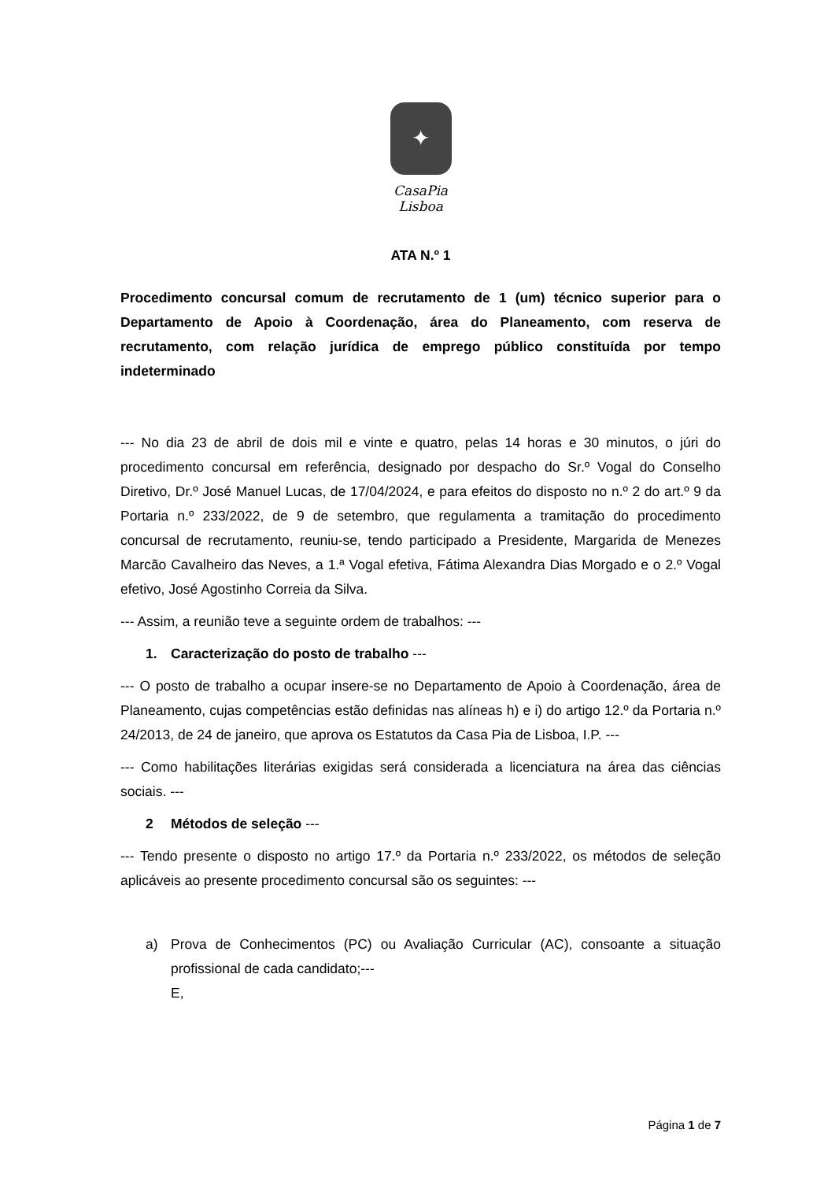✦
CasaPia
Lisboa
ATA N.º 1
Procedimento concursal comum de recrutamento de 1 (um) técnico superior para o Departamento de Apoio à Coordenação, área do Planeamento, com reserva de recrutamento, com relação jurídica de emprego público constituída por tempo indeterminado
--- No dia 23 de abril de dois mil e vinte e quatro, pelas 14 horas e 30 minutos, o júri do procedimento concursal em referência, designado por despacho do Sr.º Vogal do Conselho Diretivo, Dr.º José Manuel Lucas, de 17/04/2024, e para efeitos do disposto no n.º 2 do art.º 9 da Portaria n.º 233/2022, de 9 de setembro, que regulamenta a tramitação do procedimento concursal de recrutamento, reuniu-se, tendo participado a Presidente, Margarida de Menezes Marcão Cavalheiro das Neves, a 1.ª Vogal efetiva, Fátima Alexandra Dias Morgado e o 2.º Vogal efetivo, José Agostinho Correia da Silva.
--- Assim, a reunião teve a seguinte ordem de trabalhos: ---
1. Caracterização do posto de trabalho ---
--- O posto de trabalho a ocupar insere-se no Departamento de Apoio à Coordenação, área de Planeamento, cujas competências estão definidas nas alíneas h) e i) do artigo 12.º da Portaria n.º 24/2013, de 24 de janeiro, que aprova os Estatutos da Casa Pia de Lisboa, I.P. ---
--- Como habilitações literárias exigidas será considerada a licenciatura na área das ciências sociais. ---
2 Métodos de seleção ---
--- Tendo presente o disposto no artigo 17.º da Portaria n.º 233/2022, os métodos de seleção aplicáveis ao presente procedimento concursal são os seguintes: ---
a) Prova de Conhecimentos (PC) ou Avaliação Curricular (AC), consoante a situação profissional de cada candidato;---
E,
Página 1 de 7